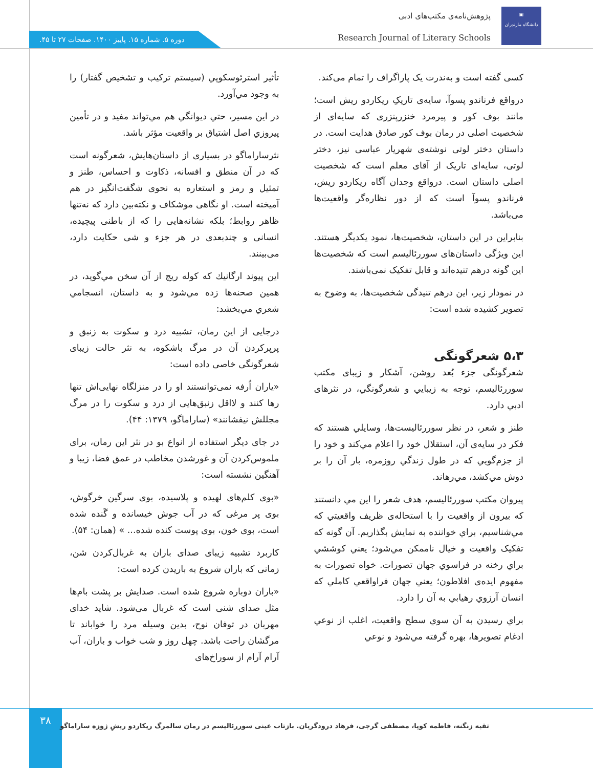▣
دانشگاه مازندران
پژوهش‌نامه‌ی مکتب‌های ادبی
Research Journal of Literary Schools
دوره ۵. شماره ۱۵. پاییز ۱۴۰۰. صفحات ۲۷ تا ۴۵.
کسی گفته است و به‌ندرت یک پاراگراف را تمام می‌کند.
درواقع فرناندو پسوآ، سایه‌ی تاریکِ ریکاردو ریش است؛ مانند بوف کور و پیرمرد خنزرپنزری که سایه‌ای از شخصیت اصلی در رمان بوف کور صادق هدایت است. در داستان دختر لوتی نوشته‌ی شهریار عباسی نیز، دختر لوتی، سایه‌ای تاریک از آقای معلم است که شخصیت اصلی داستان است. درواقع وجدان آگاه ریکاردو ریش، فرناندو پسوآ است که از دور نظاره‌گر واقعیت‌ها می‌باشد.
بنابراین در این داستان، شخصیت‌ها، نمود یکدیگر هستند. این ویژگی داستان‌های سوررئالیسم است که شخصیت‌ها این گونه درهم تنیده‌اند و قابل تفکیک نمی‌باشند.
در نمودار زیر، این درهم تنیدگی شخصیت‌ها، به وضوح به تصویر کشیده شده است:
۵،۳ شعرگونگی
شعرگونگی جزء بُعد روشن، آشکار و زیبای مکتب سوررئالیسم، توجه به زیبایي و شعرگونگي، در نثرهای ادبي دارد.
طنز و شعر، در نظر سوررئالیست‌ها، وسایلي هستند که فکر در سایه‌ی آن، استقلال خود را اعلام مي‌کند و خود را از جزم‌گویي که در طول زندگي روزمره، بار آن را بر دوش مي‌کشد، مي‌رهاند.
پیروان مکتب سوررئالیسم، هدف شعر را این مي دانستند که بیرون از واقعیت را با استحاله‌ی ظریف واقعیتي که مي‌شناسیم، براي خواننده به نمایش بگذاریم. آن گونه که تفکیک واقعیت و خیال ناممکن مي‌شود؛ یعني کوششي براي رخنه در فراسوي جهان تصورات. خواه تصورات به مفهوم ایده‌ی افلاطون؛ یعني جهان فراواقعي کاملي که انسان آرزوي رهیابي به آن را دارد.
براي رسیدن به آن سوي سطح واقعیت، اغلب از نوعي ادغام تصویرها، بهره گرفته مي‌شود و نوعي
تأثیر استرئوسکوپي (سیستم ترکیب و تشخیص گفتار) را به وجود مي‌آورد.
در این مسیر، حتي دیوانگي هم مي‌تواند مفید و در تأمین پیروزي اصل اشتیاق بر واقعیت مؤثر باشد.
نثرساراماگو در بسیاری از داستان‌هایش، شعرگونه است که در آن منطق و افسانه، ذکاوت و احساس، طنز و تمثیل و رمز و استعاره به نحوی شگفت‌انگیز در هم آمیخته است. او نگاهی موشکاف و نکته‌بین دارد که نه‌تنها ظاهر روابط؛ بلکه نشانه‌هایی را که از باطنی پیچیده، انسانی و چندبعدی در هر جزء و شی حکایت دارد، می‌بینند.
این پیوند ارگانيك كه كوله ريج از آن سخن مي‌گويد، در همين صحنه‌ها زده مي‌شود و به داستان، انسجامي شعري مي‌بخشد:
درجایی از این رمان، تشبیه درد و سکوت به زنبق و پرپرکردن آن در مرگ باشکوه، به نثر حالت زیبای شعرگونگی خاصی داده است:
«یاران اُرفه نمی‌توانستند او را در منزلگاه نهایی‌اش تنها رها کنند و لااقل زنبق‌هایی از درد و سکوت را در مرگ مجللش نیفشانند» (ساراماگو، ۱۳۷۹: ۴۴).
در جای دیگر استفاده از انواع بو در نثر این رمان، برای ملموس‌کردن آن و غورشدن مخاطب در عمق فضا، زیبا و آهنگین نشسته است:
«بوی کلم‌های لهیده و پلاسیده، بوی سرگین خرگوش، بوی پر مرغی که در آب جوش خیسانده و گَنده شده است، بوی خون، بوی پوست کنده شده... » (همان: ۵۴).
کاربرد تشبیه زیبای صدای باران به غربال‌کردن شن، زمانی که باران شروع به باریدن کرده است:
«باران دوباره شروع شده است. صدایش بر پشت بام‌ها مثل صدای شنی است که غربال می‌شود. شاید خدای مهربان در توفان نوح، بدین وسیله مرد را خواباند تا مرگشان راحت باشد. چهل روز و شب خواب و باران، آب آرام آرام از سوراخ‌های
۳۸
تقیه زنگنه، فاطمه کوپا، مصطفی گرجی، فرهاد درودگریان. بازتاب عینی سوررئالیسم در رمان سالمرگ ریکاردو ریشِ ژوزه ساراماگو